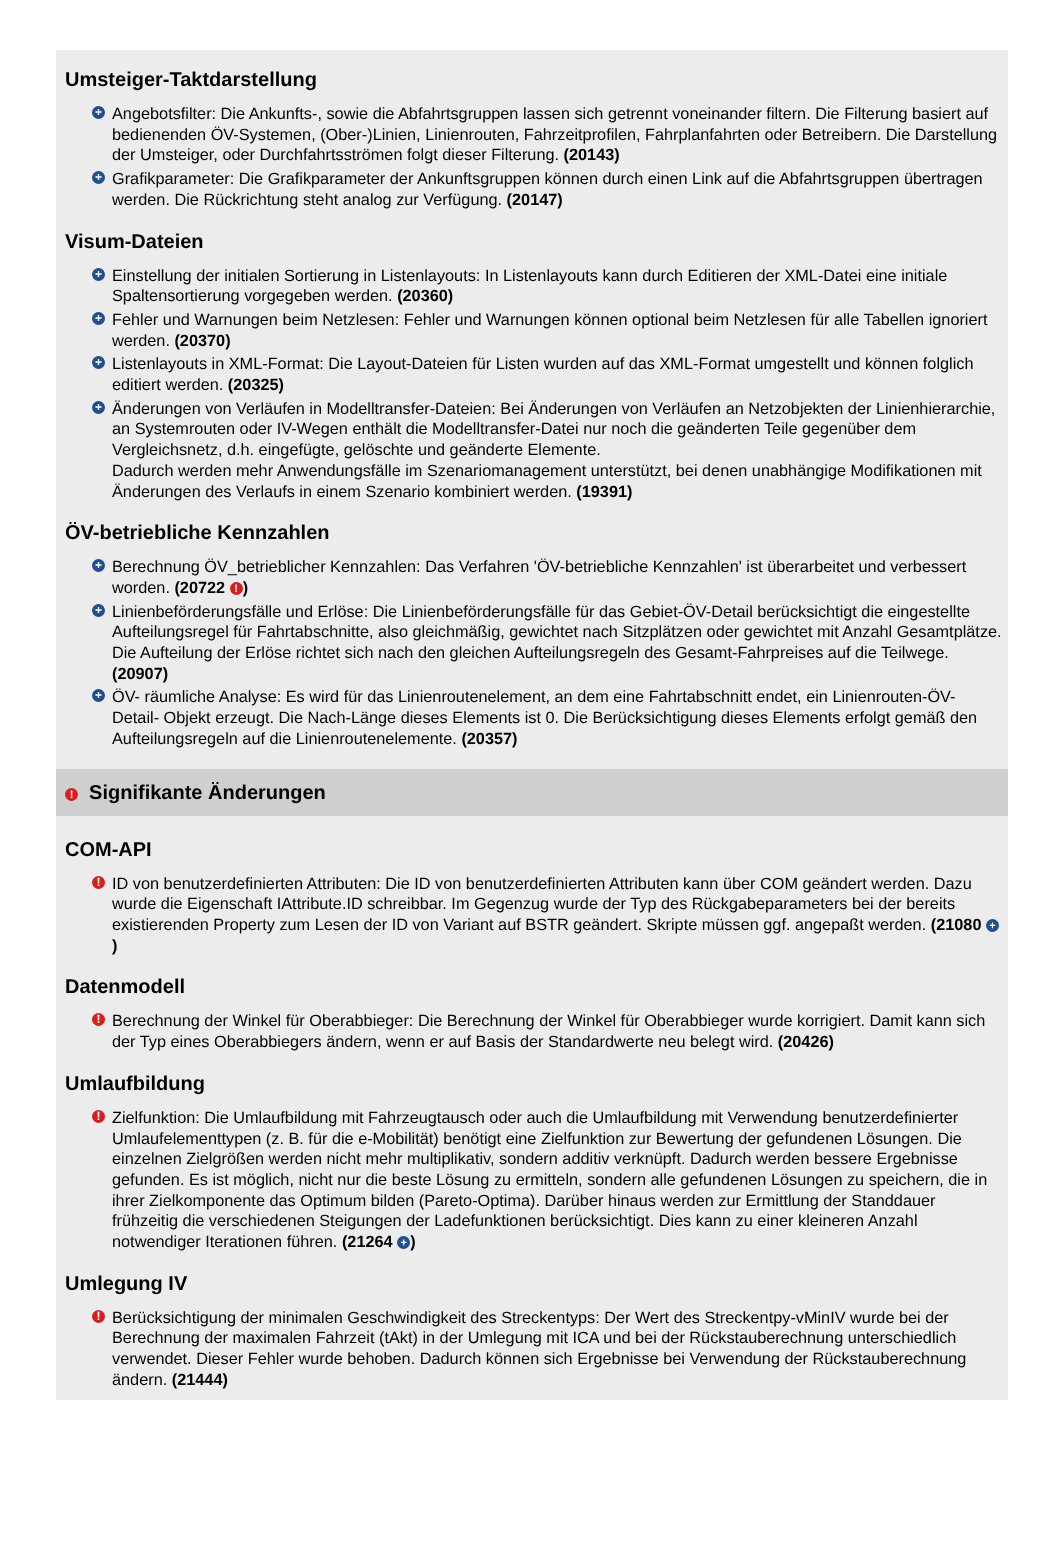Umsteiger-Taktdarstellung
+ Angebotsfilter: Die Ankunfts-, sowie die Abfahrtsgruppen lassen sich getrennt voneinander filtern. Die Filterung basiert auf bedienenden ÖV-Systemen, (Ober-)Linien, Linienrouten, Fahrzeitprofilen, Fahrplanfahrten oder Betreibern. Die Darstellung der Umsteiger, oder Durchfahrtsströmen folgt dieser Filterung. (20143)
+ Grafikparameter: Die Grafikparameter der Ankunftsgruppen können durch einen Link auf die Abfahrtsgruppen übertragen werden. Die Rückrichtung steht analog zur Verfügung. (20147)
Visum-Dateien
+ Einstellung der initialen Sortierung in Listenlayouts: In Listenlayouts kann durch Editieren der XML-Datei eine initiale Spaltensortierung vorgegeben werden. (20360)
+ Fehler und Warnungen beim Netzlesen: Fehler und Warnungen können optional beim Netzlesen für alle Tabellen ignoriert werden. (20370)
+ Listenlayouts in XML-Format: Die Layout-Dateien für Listen wurden auf das XML-Format umgestellt und können folglich editiert werden. (20325)
+ Änderungen von Verläufen in Modelltransfer-Dateien: Bei Änderungen von Verläufen an Netzobjekten der Linienhierarchie, an Systemrouten oder IV-Wegen enthält die Modelltransfer-Datei nur noch die geänderten Teile gegenüber dem Vergleichsnetz, d.h. eingefügte, gelöschte und geänderte Elemente.
Dadurch werden mehr Anwendungsfälle im Szenariomanagement unterstützt, bei denen unabhängige Modifikationen mit Änderungen des Verlaufs in einem Szenario kombiniert werden. (19391)
ÖV-betriebliche Kennzahlen
+ Berechnung ÖV_betrieblicher Kennzahlen: Das Verfahren 'ÖV-betriebliche Kennzahlen' ist überarbeitet und verbessert worden. (20722 !)
+ Linienbeförderungsfälle und Erlöse: Die Linienbeförderungsfälle für das Gebiet-ÖV-Detail berücksichtigt die eingestellte Aufteilungsregel für Fahrtabschnitte, also gleichmäßig, gewichtet nach Sitzplätzen oder gewichtet mit Anzahl Gesamtplätze. Die Aufteilung der Erlöse richtet sich nach den gleichen Aufteilungsregeln des Gesamt-Fahrpreises auf die Teilwege. (20907)
+ ÖV- räumliche Analyse: Es wird für das Linienroutenelement, an dem eine Fahrtabschnitt endet, ein Linienrouten-ÖV-Detail- Objekt erzeugt. Die Nach-Länge dieses Elements ist 0. Die Berücksichtigung dieses Elements erfolgt gemäß den Aufteilungsregeln auf die Linienroutenelemente. (20357)
! Signifikante Änderungen
COM-API
! ID von benutzerdefinierten Attributen: Die ID von benutzerdefinierten Attributen kann über COM geändert werden. Dazu wurde die Eigenschaft IAttribute.ID schreibbar. Im Gegenzug wurde der Typ des Rückgabeparameters bei der bereits existierenden Property zum Lesen der ID von Variant auf BSTR geändert. Skripte müssen ggf. angepaßt werden. (21080 +)
Datenmodell
! Berechnung der Winkel für Oberabbieger: Die Berechnung der Winkel für Oberabbieger wurde korrigiert. Damit kann sich der Typ eines Oberabbiegers ändern, wenn er auf Basis der Standardwerte neu belegt wird. (20426)
Umlaufbildung
! Zielfunktion: Die Umlaufbildung mit Fahrzeugtausch oder auch die Umlaufbildung mit Verwendung benutzerdefinierter Umlaufelementtypen (z. B. für die e-Mobilität) benötigt eine Zielfunktion zur Bewertung der gefundenen Lösungen. Die einzelnen Zielgrößen werden nicht mehr multiplikativ, sondern additiv verknüpft. Dadurch werden bessere Ergebnisse gefunden. Es ist möglich, nicht nur die beste Lösung zu ermitteln, sondern alle gefundenen Lösungen zu speichern, die in ihrer Zielkomponente das Optimum bilden (Pareto-Optima). Darüber hinaus werden zur Ermittlung der Standdauer frühzeitig die verschiedenen Steigungen der Ladefunktionen berücksichtigt. Dies kann zu einer kleineren Anzahl notwendiger Iterationen führen. (21264 +)
Umlegung IV
! Berücksichtigung der minimalen Geschwindigkeit des Streckentyps: Der Wert des Streckentpy-vMinIV wurde bei der Berechnung der maximalen Fahrzeit (tAkt) in der Umlegung mit ICA und bei der Rückstauberechnung unterschiedlich verwendet. Dieser Fehler wurde behoben. Dadurch können sich Ergebnisse bei Verwendung der Rückstauberechnung ändern. (21444)